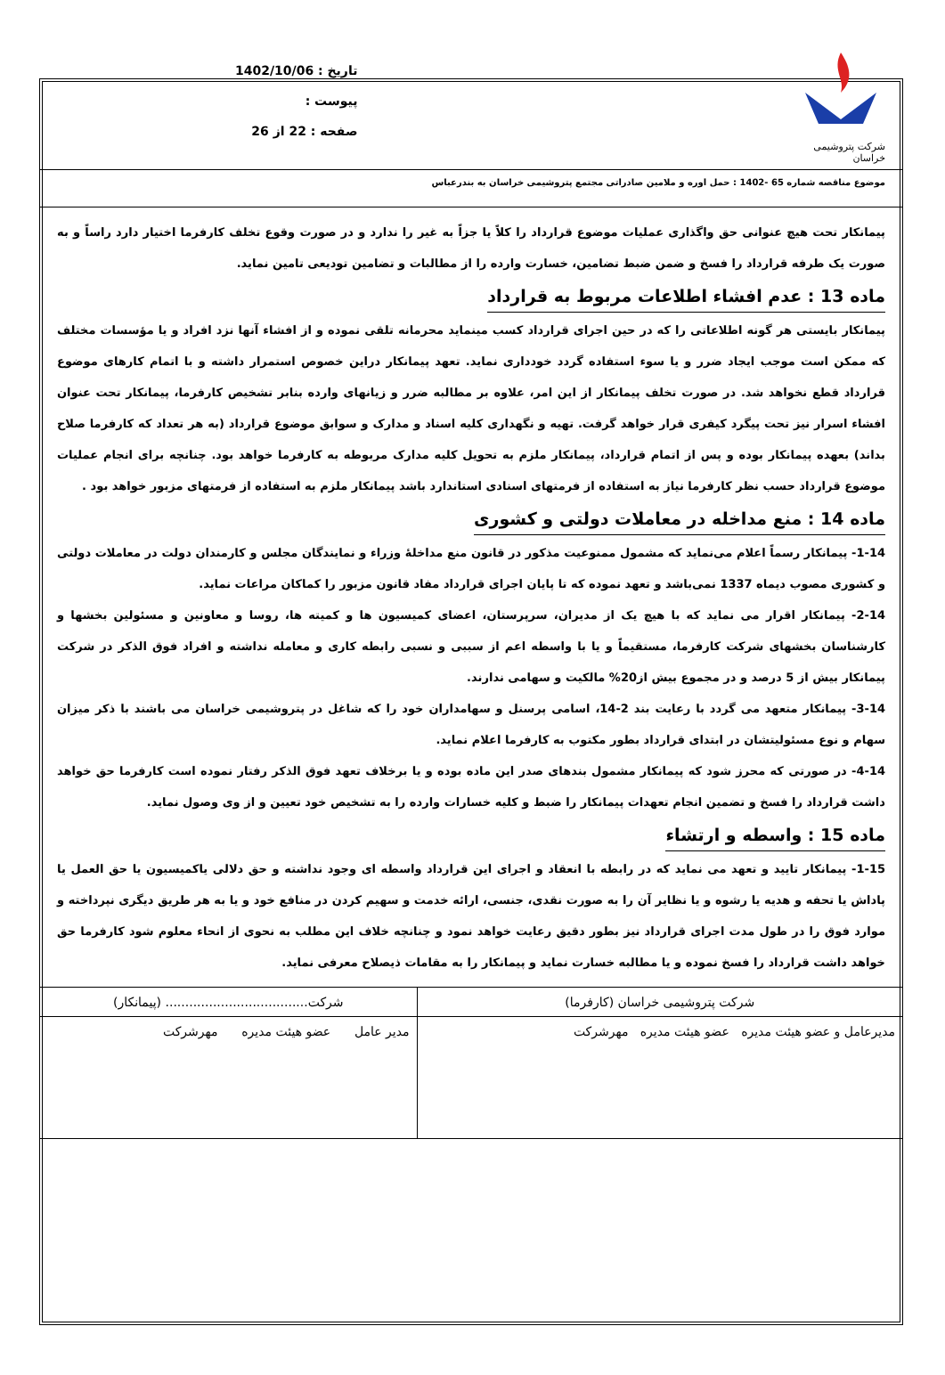شرکت پتروشیمی خراسان
تاریخ : 1402/10/06
پیوست :
صفحه : 22 از 26
موضوع مناقصه شماره 65 -1402 : حمل اوره و ملامین صادراتی مجتمع پتروشیمی خراسان به بندرعباس
پیمانکار تحت هیچ عنوانی حق واگذاری عملیات موضوع قرارداد را کلاً یا جزاً به غیر را ندارد و در صورت وقوع تخلف کارفرما اختیار دارد راساً و به صورت یک طرفه قرارداد را فسخ و ضمن ضبط تضامین، خسارت وارده را از مطالبات و تضامین تودیعی تامین نماید.
ماده 13 : عدم افشاء اطلاعات مربوط به قرارداد
پیمانکار بایستی هر گونه اطلاعاتی را که در حین اجرای قرارداد کسب مینماید محرمانه تلقی نموده و از افشاء آنها نزد افراد و یا مؤسسات مختلف که ممکن است موجب ایجاد ضرر و یا سوء استفاده گردد خودداری نماید. تعهد پیمانکار دراین خصوص استمرار داشته و با اتمام کارهای موضوع قرارداد قطع نخواهد شد. در صورت تخلف پیمانکار از این امر، علاوه بر مطالبه ضرر و زیانهای وارده بنابر تشخیص کارفرما، پیمانکار تحت عنوان افشاء اسرار نیز تحت پیگرد کیفری قرار خواهد گرفت. تهیه و نگهداری کلیه اسناد و مدارک و سوابق موضوع قرارداد (به هر تعداد که کارفرما صلاح بداند) بعهده پیمانکار بوده و پس از اتمام قرارداد، پیمانکار ملزم به تحویل کلیه مدارک مربوطه به کارفرما خواهد بود. چنانچه برای انجام عملیات موضوع قرارداد حسب نظر کارفرما نیاز به استفاده از فرمتهای اسنادی استاندارد باشد پیمانکار ملزم به استفاده از فرمتهای مزبور خواهد بود .
ماده 14 : منع مداخله در معاملات دولتی و کشوری
1-14- پیمانکار رسماً اعلام می‌نماید که مشمول ممنوعیت مذکور در قانون منع مداخلۀ وزراء و نمایندگان مجلس و کارمندان دولت در معاملات دولتی و کشوری مصوب دیماه 1337 نمی‌باشد و تعهد نموده که تا پایان اجرای قرارداد مفاد قانون مزبور را کماکان مراعات نماید.
2-14- پیمانکار اقرار می نماید که با هیچ یک از مدیران، سرپرستان، اعضای کمیسیون ها و کمیته ها، روسا و معاونین و مسئولین بخشها و کارشناسان بخشهای شرکت کارفرما، مستقیماً و یا با واسطه اعم از سببی و نسبی رابطه کاری و معامله نداشته و افراد فوق الذکر در شرکت پیمانکار بیش از 5 درصد و در مجموع بیش از20% مالکیت و سهامی ندارند.
3-14- پیمانکار متعهد می گردد با رعایت بند 2-14، اسامی پرسنل و سهامداران خود را که شاغل در پتروشیمی خراسان می باشند با ذکر میزان سهام و نوع مسئولیتشان در ابتدای قرارداد بطور مکتوب به کارفرما اعلام نماید.
4-14- در صورتی که محرز شود که پیمانکار مشمول بندهای صدر این ماده بوده و یا برخلاف تعهد فوق الذکر رفتار نموده است کارفرما حق خواهد داشت قرارداد را فسخ و تضمین انجام تعهدات پیمانکار را ضبط و کلیه خسارات وارده را به تشخیص خود تعیین و از وی وصول نماید.
ماده 15 : واسطه و ارتشاء
1-15- پیمانکار تایید و تعهد می نماید که در رابطه با انعقاد و اجرای این قرارداد واسطه ای وجود نداشته و حق دلالی یاکمیسیون یا حق العمل یا پاداش یا تحفه و هدیه یا رشوه و یا نظایر آن را به صورت نقدی، جنسی، ارائه خدمت و سهیم کردن در منافع خود و یا به هر طریق دیگری نپرداخته و موارد فوق را در طول مدت اجرای قرارداد نیز بطور دقیق رعایت خواهد نمود و چنانچه خلاف این مطلب به نحوی از انحاء معلوم شود کارفرما حق خواهد داشت قرارداد را فسخ نموده و یا مطالبه خسارت نماید و پیمانکار را به مقامات ذیصلاح معرفی نماید.
| شرکت پتروشیمی خراسان (کارفرما) | شرکت.................................... (پیمانکار) |
| مدیرعامل و عضو هیئت مدیره عضو هیئت مدیره مهرشرکت | مدیر عامل عضو هیئت مدیره مهرشرکت |